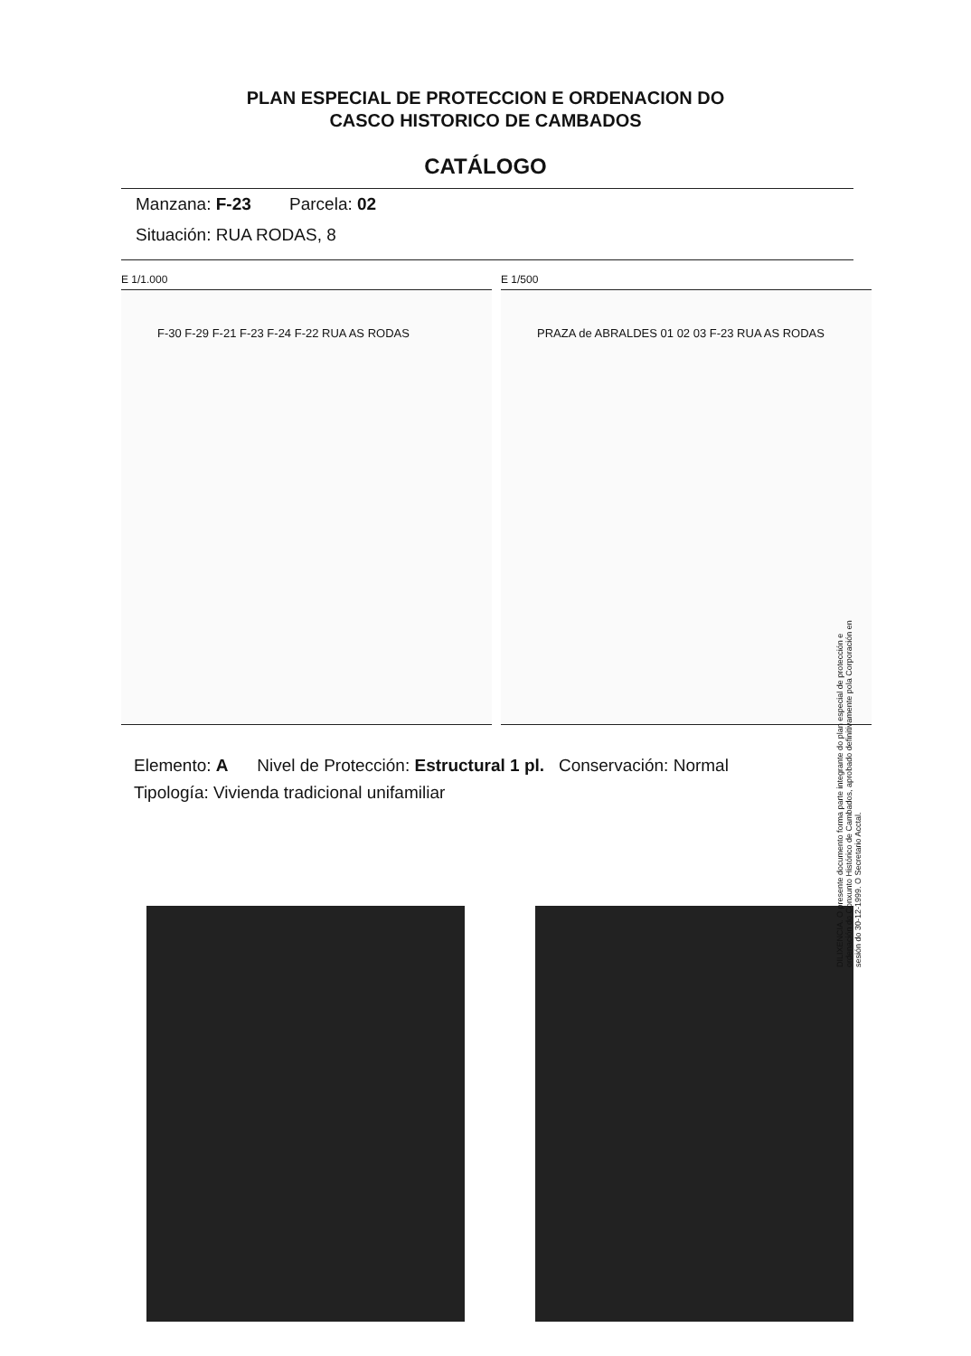PLAN ESPECIAL DE PROTECCION E ORDENACION DO
CASCO HISTORICO DE CAMBADOS
CATÁLOGO
Manzana: F-23 Parcela: 02
Situación: RUA RODAS, 8
E 1/1.000
F-30 F-29 F-21 F-23 F-24 F-22 RUA AS RODAS
E 1/500
PRAZA de ABRALDES 01 02 03 F-23 RUA AS RODAS
Elemento: A Nivel de Protección: Estructural 1 pl. Conservación: Normal
Tipología: Vivienda tradicional unifamiliar
DILIXENCIA. O presente documento forma parte integrante do plan especial de protección e ordenación do Conxunto Histórico de Cambados, aprobado definitivamente pola Corporación en sesión do 30-12-1999. O Secretario Acctal.